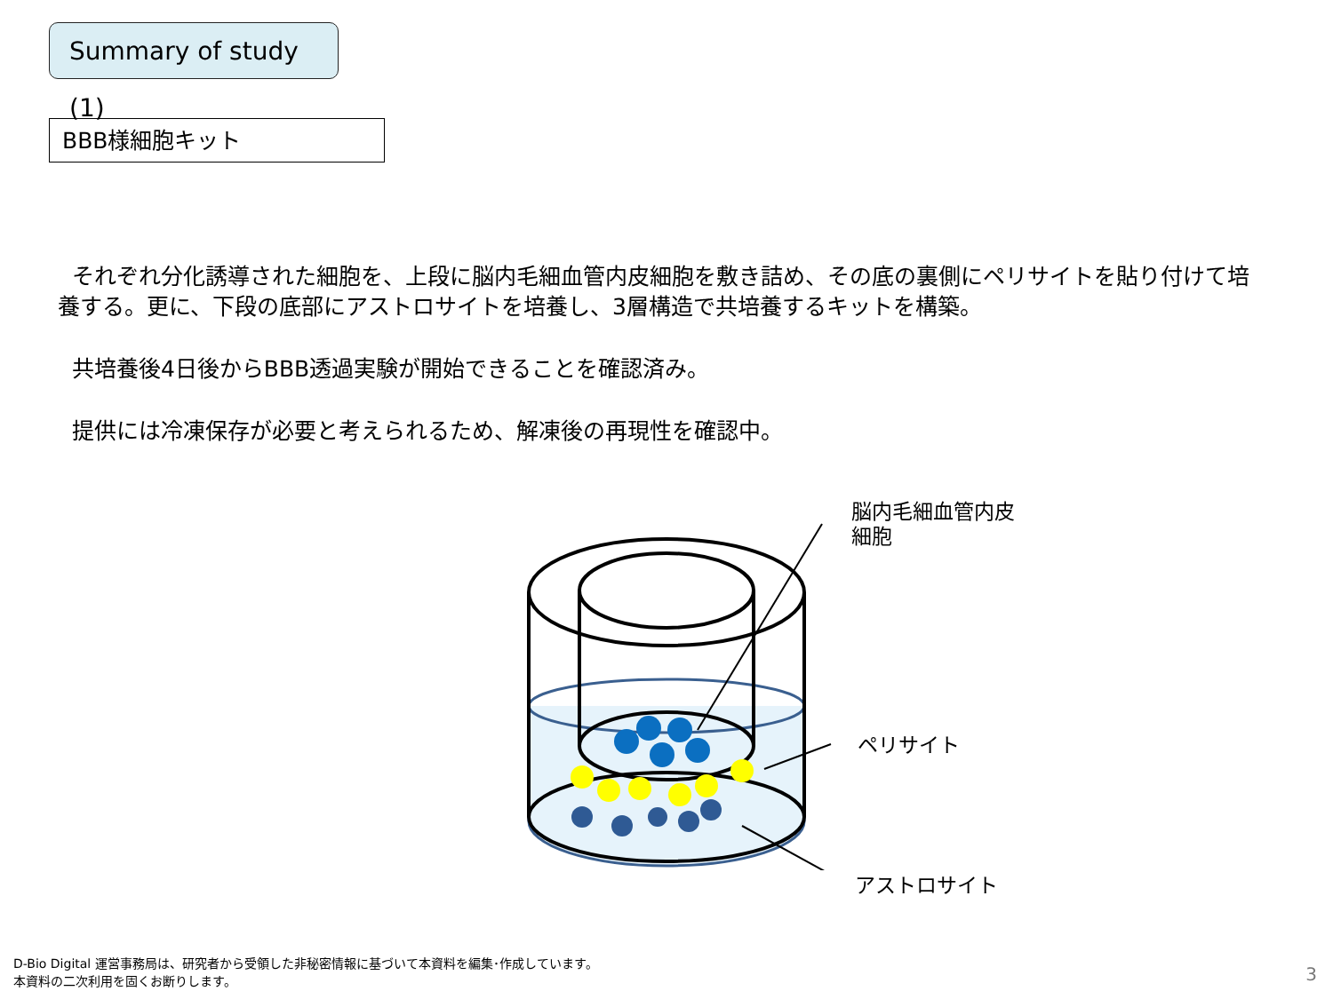Summary of study (1)
BBB様細胞キット
それぞれ分化誘導された細胞を、上段に脳内毛細血管内皮細胞を敷き詰め、その底の裏側にペリサイトを貼り付けて培養する。更に、下段の底部にアストロサイトを培養し、3層構造で共培養するキットを構築。
共培養後4日後からBBB透過実験が開始できることを確認済み。
提供には冷凍保存が必要と考えられるため、解凍後の再現性を確認中。
脳内毛細血管内皮
細胞
ペリサイト
アストロサイト
D-Bio Digital 運営事務局は、研究者から受領した非秘密情報に基づいて本資料を編集･作成しています。
本資料の二次利用を固くお断りします。
3